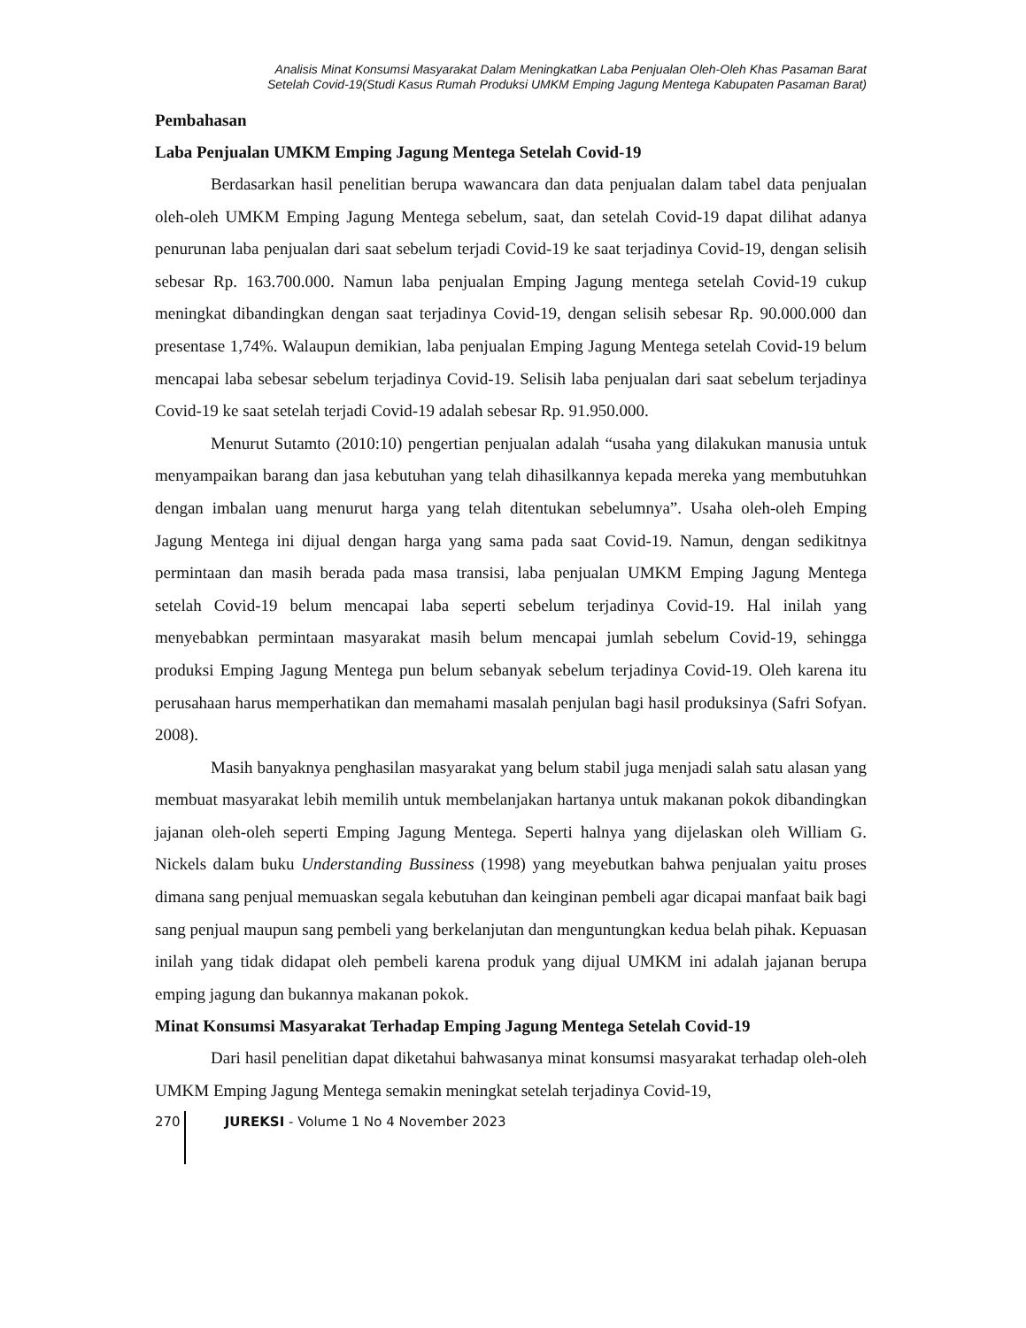Analisis Minat Konsumsi Masyarakat Dalam Meningkatkan Laba Penjualan Oleh-Oleh Khas Pasaman Barat
Setelah Covid-19(Studi Kasus Rumah Produksi UMKM Emping Jagung Mentega Kabupaten Pasaman Barat)
Pembahasan
Laba Penjualan UMKM Emping Jagung Mentega Setelah Covid-19
Berdasarkan hasil penelitian berupa wawancara dan data penjualan dalam tabel data penjualan oleh-oleh UMKM Emping Jagung Mentega sebelum, saat, dan setelah Covid-19 dapat dilihat adanya penurunan laba penjualan dari saat sebelum terjadi Covid-19 ke saat terjadinya Covid-19, dengan selisih sebesar Rp. 163.700.000. Namun laba penjualan Emping Jagung mentega setelah Covid-19 cukup meningkat dibandingkan dengan saat terjadinya Covid-19, dengan selisih sebesar Rp. 90.000.000 dan presentase 1,74%. Walaupun demikian, laba penjualan Emping Jagung Mentega setelah Covid-19 belum mencapai laba sebesar sebelum terjadinya Covid-19. Selisih laba penjualan dari saat sebelum terjadinya Covid-19 ke saat setelah terjadi Covid-19 adalah sebesar Rp. 91.950.000.
Menurut Sutamto (2010:10) pengertian penjualan adalah “usaha yang dilakukan manusia untuk menyampaikan barang dan jasa kebutuhan yang telah dihasilkannya kepada mereka yang membutuhkan dengan imbalan uang menurut harga yang telah ditentukan sebelumnya”. Usaha oleh-oleh Emping Jagung Mentega ini dijual dengan harga yang sama pada saat Covid-19. Namun, dengan sedikitnya permintaan dan masih berada pada masa transisi, laba penjualan UMKM Emping Jagung Mentega setelah Covid-19 belum mencapai laba seperti sebelum terjadinya Covid-19. Hal inilah yang menyebabkan permintaan masyarakat masih belum mencapai jumlah sebelum Covid-19, sehingga produksi Emping Jagung Mentega pun belum sebanyak sebelum terjadinya Covid-19. Oleh karena itu perusahaan harus memperhatikan dan memahami masalah penjulan bagi hasil produksinya (Safri Sofyan. 2008).
Masih banyaknya penghasilan masyarakat yang belum stabil juga menjadi salah satu alasan yang membuat masyarakat lebih memilih untuk membelanjakan hartanya untuk makanan pokok dibandingkan jajanan oleh-oleh seperti Emping Jagung Mentega. Seperti halnya yang dijelaskan oleh William G. Nickels dalam buku Understanding Bussiness (1998) yang meyebutkan bahwa penjualan yaitu proses dimana sang penjual memuaskan segala kebutuhan dan keinginan pembeli agar dicapai manfaat baik bagi sang penjual maupun sang pembeli yang berkelanjutan dan menguntungkan kedua belah pihak. Kepuasan inilah yang tidak didapat oleh pembeli karena produk yang dijual UMKM ini adalah jajanan berupa emping jagung dan bukannya makanan pokok.
Minat Konsumsi Masyarakat Terhadap Emping Jagung Mentega Setelah Covid-19
Dari hasil penelitian dapat diketahui bahwasanya minat konsumsi masyarakat terhadap oleh-oleh UMKM Emping Jagung Mentega semakin meningkat setelah terjadinya Covid-19,
270 JUREKSI - Volume 1 No 4 November 2023